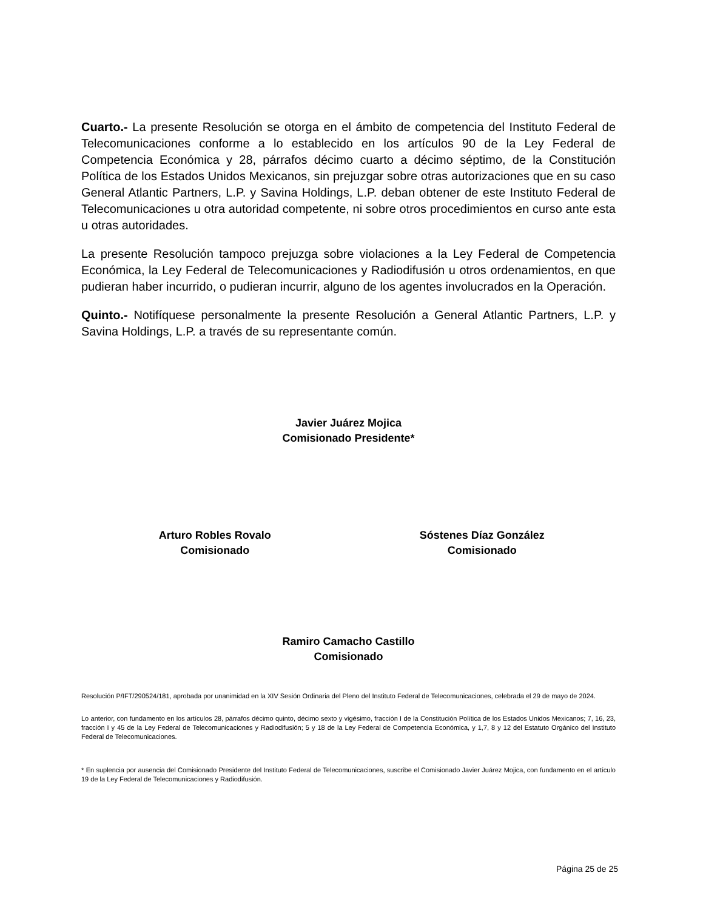Cuarto.- La presente Resolución se otorga en el ámbito de competencia del Instituto Federal de Telecomunicaciones conforme a lo establecido en los artículos 90 de la Ley Federal de Competencia Económica y 28, párrafos décimo cuarto a décimo séptimo, de la Constitución Política de los Estados Unidos Mexicanos, sin prejuzgar sobre otras autorizaciones que en su caso General Atlantic Partners, L.P. y Savina Holdings, L.P. deban obtener de este Instituto Federal de Telecomunicaciones u otra autoridad competente, ni sobre otros procedimientos en curso ante esta u otras autoridades.
La presente Resolución tampoco prejuzga sobre violaciones a la Ley Federal de Competencia Económica, la Ley Federal de Telecomunicaciones y Radiodifusión u otros ordenamientos, en que pudieran haber incurrido, o pudieran incurrir, alguno de los agentes involucrados en la Operación.
Quinto.- Notifíquese personalmente la presente Resolución a General Atlantic Partners, L.P. y Savina Holdings, L.P. a través de su representante común.
Javier Juárez Mojica
Comisionado Presidente*
Arturo Robles Rovalo
Comisionado
Sóstenes Díaz González
Comisionado
Ramiro Camacho Castillo
Comisionado
Resolución P/IFT/290524/181, aprobada por unanimidad en la XIV Sesión Ordinaria del Pleno del Instituto Federal de Telecomunicaciones, celebrada el 29 de mayo de 2024.
Lo anterior, con fundamento en los artículos 28, párrafos décimo quinto, décimo sexto y vigésimo, fracción I de la Constitución Política de los Estados Unidos Mexicanos; 7, 16, 23, fracción I y 45 de la Ley Federal de Telecomunicaciones y Radiodifusión; 5 y 18 de la Ley Federal de Competencia Económica, y 1,7, 8 y 12 del Estatuto Orgánico del Instituto Federal de Telecomunicaciones.
* En suplencia por ausencia del Comisionado Presidente del Instituto Federal de Telecomunicaciones, suscribe el Comisionado Javier Juárez Mojica, con fundamento en el artículo 19 de la Ley Federal de Telecomunicaciones y Radiodifusión.
Página 25 de 25